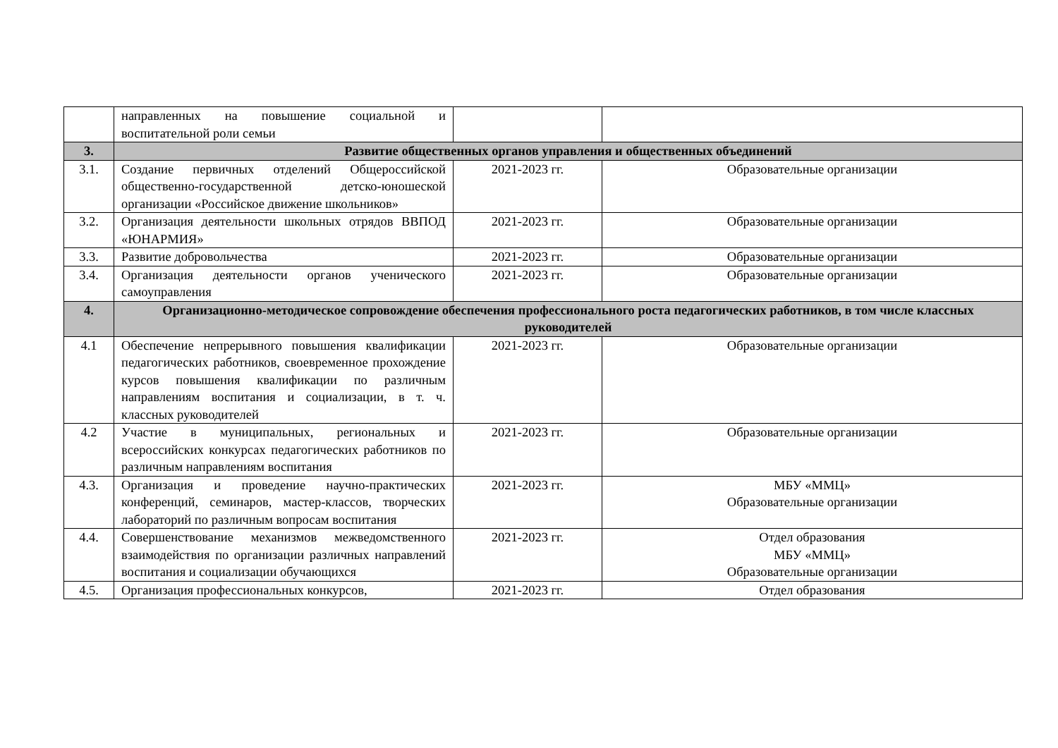| | направленных на повышение социальной и воспитательной роли семьи | | |
| 3. | Развитие общественных органов управления и общественных объединений | | |
| 3.1. | Создание первичных отделений Общероссийской общественно-государственной детско-юношеской организации «Российское движение школьников» | 2021-2023 гг. | Образовательные организации |
| 3.2. | Организация деятельности школьных отрядов ВВПОД «ЮНАРМИЯ» | 2021-2023 гг. | Образовательные организации |
| 3.3. | Развитие добровольчества | 2021-2023 гг. | Образовательные организации |
| 3.4. | Организация деятельности органов ученического самоуправления | 2021-2023 гг. | Образовательные организации |
| 4. | Организационно-методическое сопровождение обеспечения профессионального роста педагогических работников, в том числе классных руководителей | | |
| 4.1 | Обеспечение непрерывного повышения квалификации педагогических работников, своевременное прохождение курсов повышения квалификации по различным направлениям воспитания и социализации, в т. ч. классных руководителей | 2021-2023 гг. | Образовательные организации |
| 4.2 | Участие в муниципальных, региональных и всероссийских конкурсах педагогических работников по различным направлениям воспитания | 2021-2023 гг. | Образовательные организации |
| 4.3. | Организация и проведение научно-практических конференций, семинаров, мастер-классов, творческих лабораторий по различным вопросам воспитания | 2021-2023 гг. | МБУ «ММЦ» Образовательные организации |
| 4.4. | Совершенствование механизмов межведомственного взаимодействия по организации различных направлений воспитания и социализации обучающихся | 2021-2023 гг. | Отдел образования МБУ «ММЦ» Образовательные организации |
| 4.5. | Организация профессиональных конкурсов, | 2021-2023 гг. | Отдел образования |